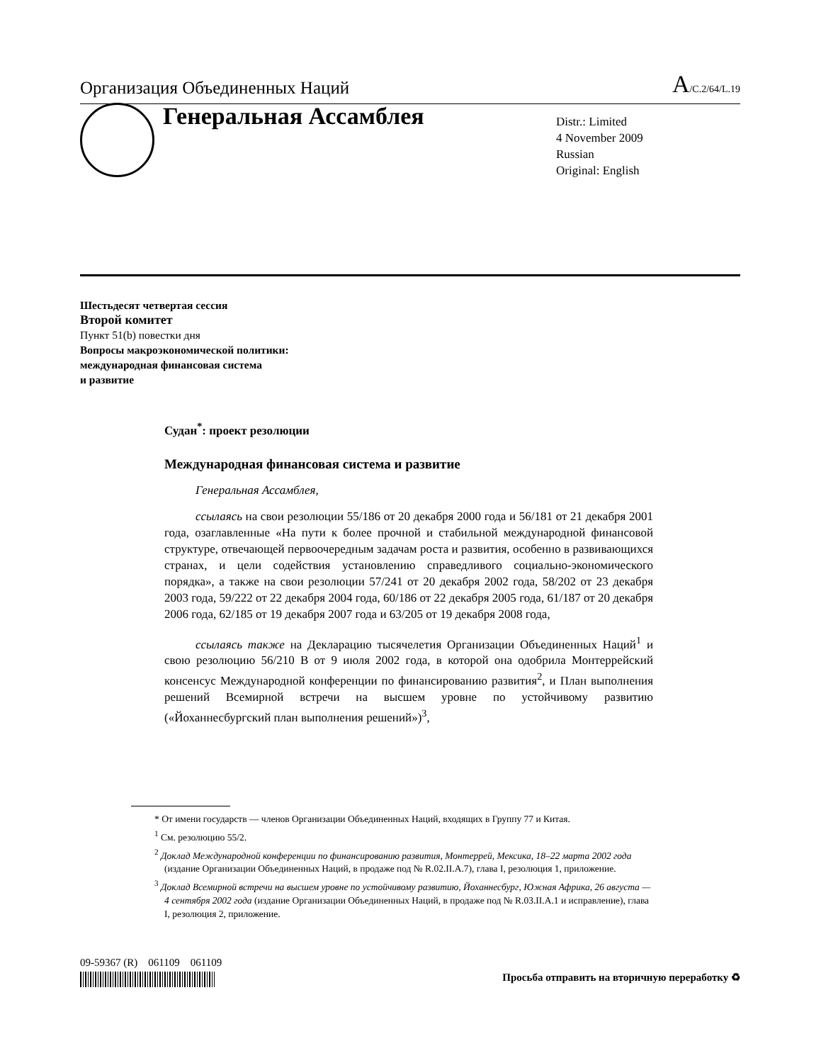Организация Объединенных Наций
A/C.2/64/L.19
Генеральная Ассамблея
Distr.: Limited
4 November 2009
Russian
Original: English
Шестьдесят четвертая сессия
Второй комитет
Пункт 51(b) повестки дня
Вопросы макроэкономической политики:
международная финансовая система
и развитие
Судан<sup>*</sup>: проект резолюции
Международная финансовая система и развитие
Генеральная Ассамблея,
ссылаясь на свои резолюции 55/186 от 20 декабря 2000 года и 56/181 от 21 декабря 2001 года, озаглавленные «На пути к более прочной и стабильной международной финансовой структуре, отвечающей первоочередным задачам роста и развития, особенно в развивающихся странах, и цели содействия установлению справедливого социально-экономического порядка», а также на свои резолюции 57/241 от 20 декабря 2002 года, 58/202 от 23 декабря 2003 года, 59/222 от 22 декабря 2004 года, 60/186 от 22 декабря 2005 года, 61/187 от 20 декабря 2006 года, 62/185 от 19 декабря 2007 года и 63/205 от 19 декабря 2008 года,
ссылаясь также на Декларацию тысячелетия Организации Объединенных Наций<sup>1</sup> и свою резолюцию 56/210 B от 9 июля 2002 года, в которой она одобрила Монтеррейский консенсус Международной конференции по финансированию развития<sup>2</sup>, и План выполнения решений Всемирной встречи на высшем уровне по устойчивому развитию («Йоханнесбургский план выполнения решений»)<sup>3</sup>,
* От имени государств — членов Организации Объединенных Наций, входящих в Группу 77 и Китая.
<sup>1</sup> См. резолюцию 55/2.
<sup>2</sup> Доклад Международной конференции по финансированию развития, Монтеррей, Мексика, 18–22 марта 2002 года (издание Организации Объединенных Наций, в продаже под № R.02.II.A.7), глава I, резолюция 1, приложение.
<sup>3</sup> Доклад Всемирной встречи на высшем уровне по устойчивому развитию, Йоханнесбург, Южная Африка, 26 августа — 4 сентября 2002 года (издание Организации Объединенных Наций, в продаже под № R.03.II.A.1 и исправление), глава I, резолюция 2, приложение.
09-59367 (R) 061109 061109
Просьба отправить на вторичную переработку ♻